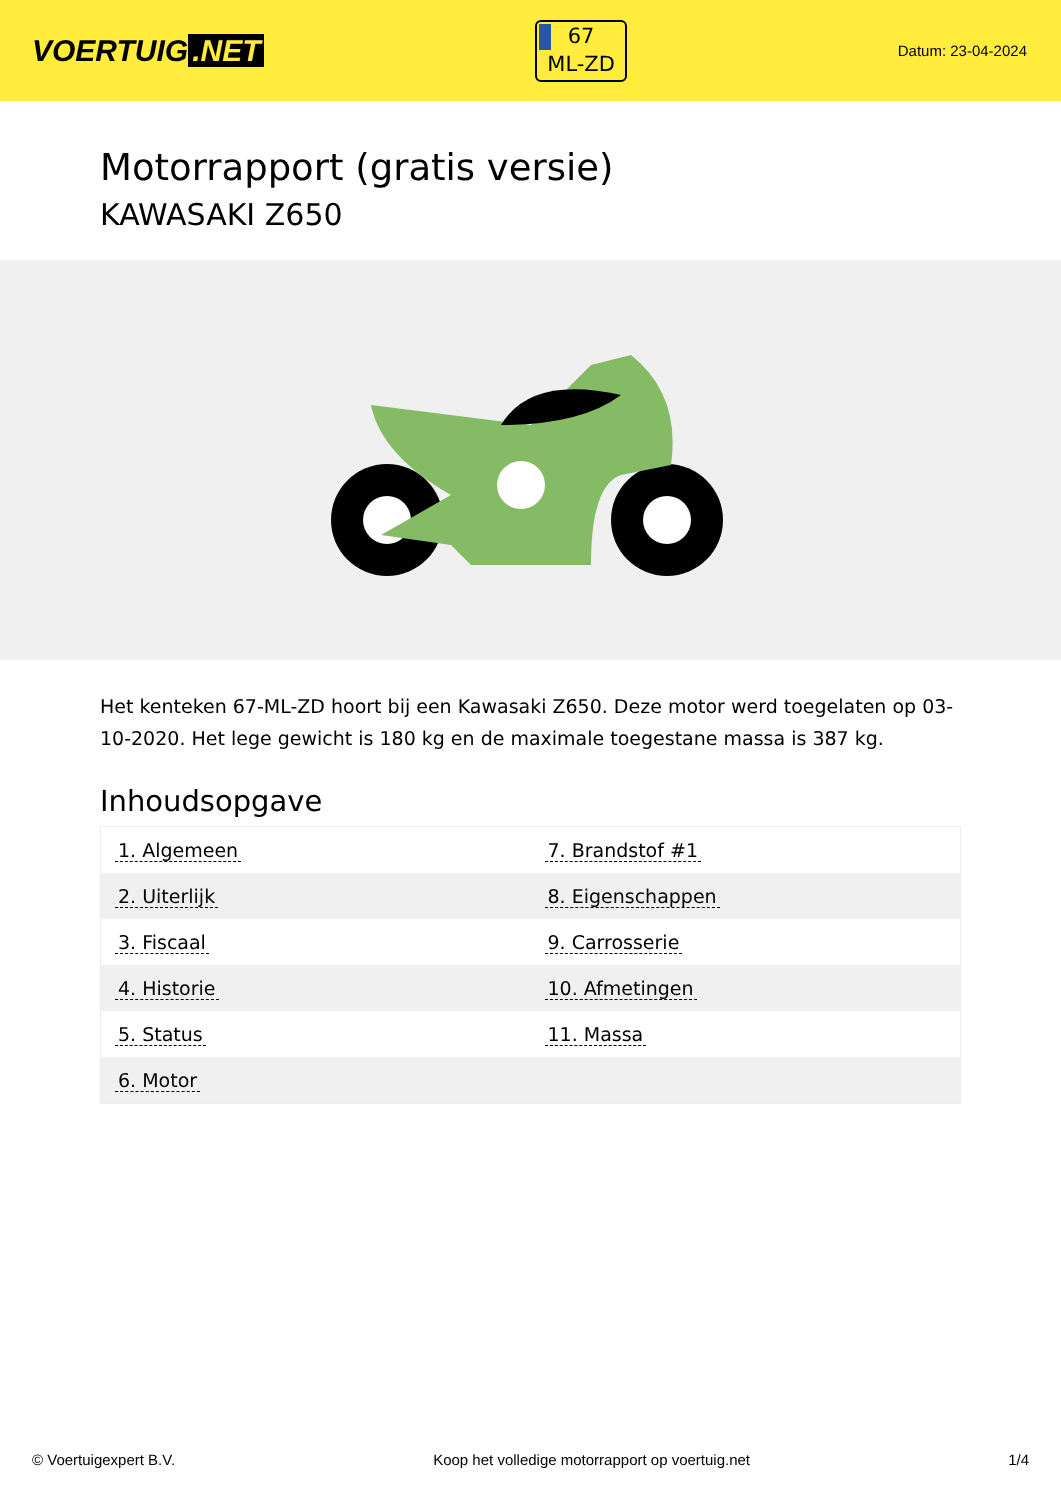VOERTUIG.NET
67
ML-ZD
Datum: 23-04-2024
Motorrapport (gratis versie)
KAWASAKI Z650
Het kenteken 67-ML-ZD hoort bij een Kawasaki Z650. Deze motor werd toegelaten op 03-10-2020. Het lege gewicht is 180 kg en de maximale toegestane massa is 387 kg.
Inhoudsopgave
| 1. Algemeen | 7. Brandstof #1 |
| 2. Uiterlijk | 8. Eigenschappen |
| 3. Fiscaal | 9. Carrosserie |
| 4. Historie | 10. Afmetingen |
| 5. Status | 11. Massa |
| 6. Motor | |
© Voertuigexpert B.V. Koop het volledige motorrapport op voertuig.net 1/4